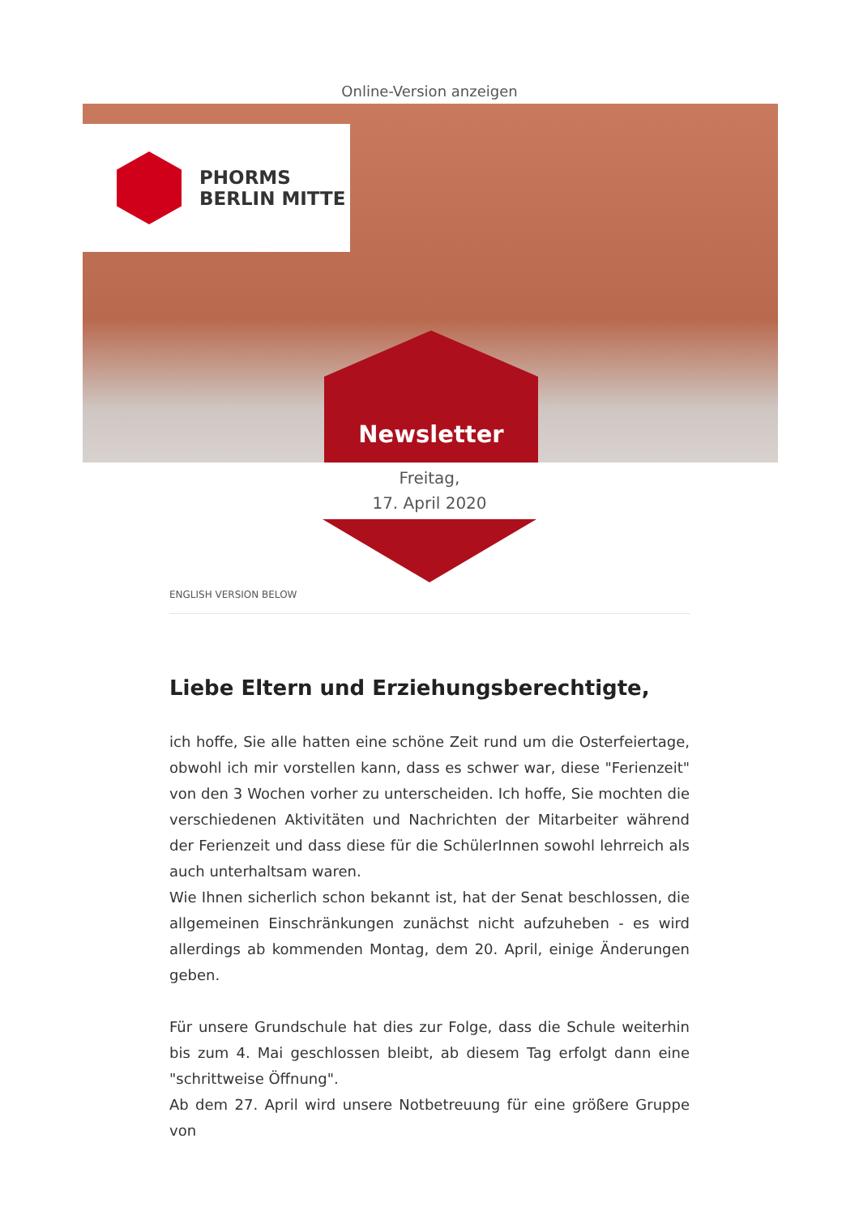Online-Version anzeigen
PHORMS
BERLIN MITTE
Newsletter
Freitag,
17. April 2020
ENGLISH VERSION BELOW
Liebe Eltern und Erziehungsberechtigte,
ich hoffe, Sie alle hatten eine schöne Zeit rund um die Osterfeiertage, obwohl ich mir vorstellen kann, dass es schwer war, diese "Ferienzeit" von den 3 Wochen vorher zu unterscheiden. Ich hoffe, Sie mochten die verschiedenen Aktivitäten und Nachrichten der Mitarbeiter während der Ferienzeit und dass diese für die SchülerInnen sowohl lehrreich als auch unterhaltsam waren.
Wie Ihnen sicherlich schon bekannt ist, hat der Senat beschlossen, die allgemeinen Einschränkungen zunächst nicht aufzuheben - es wird allerdings ab kommenden Montag, dem 20. April, einige Änderungen geben.
Für unsere Grundschule hat dies zur Folge, dass die Schule weiterhin bis zum 4. Mai geschlossen bleibt, ab diesem Tag erfolgt dann eine "schrittweise Öffnung".
Ab dem 27. April wird unsere Notbetreuung für eine größere Gruppe von